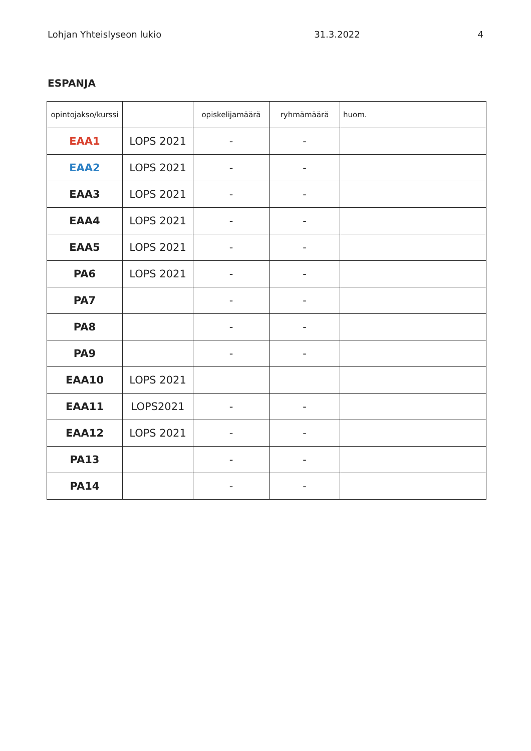Lohjan Yhteislyseon lukio 31.3.2022 4
ESPANJA
| opintojakso/kurssi | | opiskelijamäärä | ryhmämäärä | huom. |
| --- | --- | --- | --- | --- |
| EAA1 | LOPS 2021 | - | - | |
| EAA2 | LOPS 2021 | - | - | |
| EAA3 | LOPS 2021 | - | - | |
| EAA4 | LOPS 2021 | - | - | |
| EAA5 | LOPS 2021 | - | - | |
| PA6 | LOPS 2021 | - | - | |
| PA7 | | - | - | |
| PA8 | | - | - | |
| PA9 | | - | - | |
| EAA10 | LOPS 2021 | | | |
| EAA11 | LOPS2021 | - | - | |
| EAA12 | LOPS 2021 | - | - | |
| PA13 | | - | - | |
| PA14 | | - | - | |